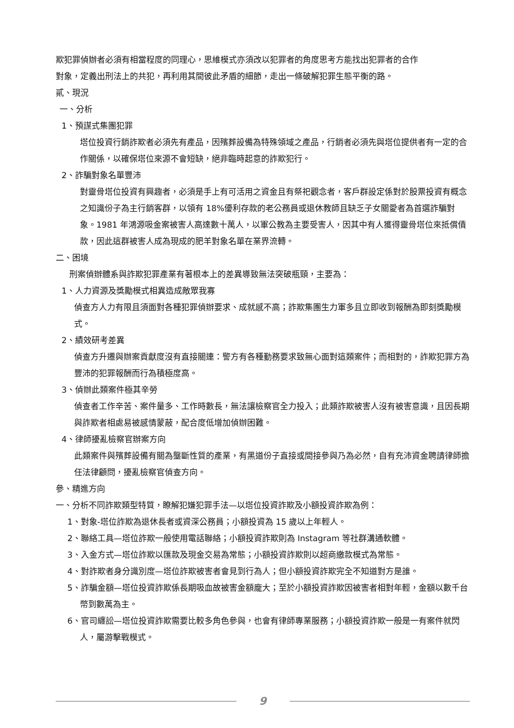欺犯罪偵辦者必須有相當程度的同理心，思維模式亦須改以犯罪者的角度思考方能找出犯罪者的合作
對象，定義出刑法上的共犯，再利用其間彼此矛盾的細節，走出一條破解犯罪生態平衡的路。
貳、現況
一、分析
1、預謀式集團犯罪
塔位投資行銷詐欺者必須先有產品，因殯葬設備為特殊領域之產品，行銷者必須先與塔位提供者有一定的合作關係，以確保塔位來源不會短缺，絕非臨時起意的詐欺犯行。
2、詐騙對象名單豐沛
對靈骨塔位投資有興趣者，必須是手上有可活用之資金且有祭祀觀念者，客戶群設定係對於股票投資有概念之知識份子為主行銷客群，以領有 18%優利存款的老公務員或退休教師且缺乏子女關愛者為首選詐騙對象。1981 年鴻源吸金案被害人高達數十萬人，以軍公教為主要受害人，因其中有人獲得靈骨塔位來抵償債款，因此這群被害人成為現成的肥羊對象名單在業界流轉。
二、困境
刑案偵辦體系與詐欺犯罪產業有著根本上的差異導致無法突破瓶頸，主要為：
1、人力資源及獎勵模式相異造成敵眾我寡
偵查方人力有限且須面對各種犯罪偵辦要求、成就感不高；詐欺集團生力軍多且立即收到報酬為即刻獎勵模式。
2、績效研考差異
偵查方升遷與辦案貢獻度沒有直接關連：警方有各種勤務要求致無心面對這類案件；而相對的，詐欺犯罪方為豐沛的犯罪報酬而行為積極度高。
3、偵辦此類案件極其辛勞
偵查者工作辛苦、案件量多、工作時數長，無法讓檢察官全力投入；此類詐欺被害人沒有被害意識，且因長期與詐欺者相處易被感情蒙蔽，配合度低增加偵辦困難。
4、律師擾亂檢察官辦案方向
此類案件與殯葬設備有關為壟斷性質的產業，有黑道份子直接或間接參與乃為必然，自有充沛資金聘請律師擔任法律顧問，擾亂檢察官偵查方向。
參、精進方向
一、分析不同詐欺類型特質，瞭解犯嫌犯罪手法—以塔位投資詐欺及小額投資詐欺為例：
1、對象-塔位詐欺為退休長者或資深公務員；小額投資為 15 歲以上年輕人。
2、聯絡工具—塔位詐欺一般使用電話聯絡；小額投資詐欺則為 Instagram 等社群溝通軟體。
3、入金方式—塔位詐欺以匯款及現金交易為常態；小額投資詐欺則以超商繳款模式為常態。
4、對詐欺者身分識別度—塔位詐欺被害者會見到行為人；但小額投資詐欺完全不知道對方是誰。
5、詐騙金額—塔位投資詐欺係長期吸血故被害金額龐大；至於小額投資詐欺因被害者相對年輕，金額以數千台幣到數萬為主。
6、官司纏訟—塔位投資詐欺需要比較多角色參與，也會有律師專業服務；小額投資詐欺一般是一有案件就閃人，屬游擊戰模式。
9